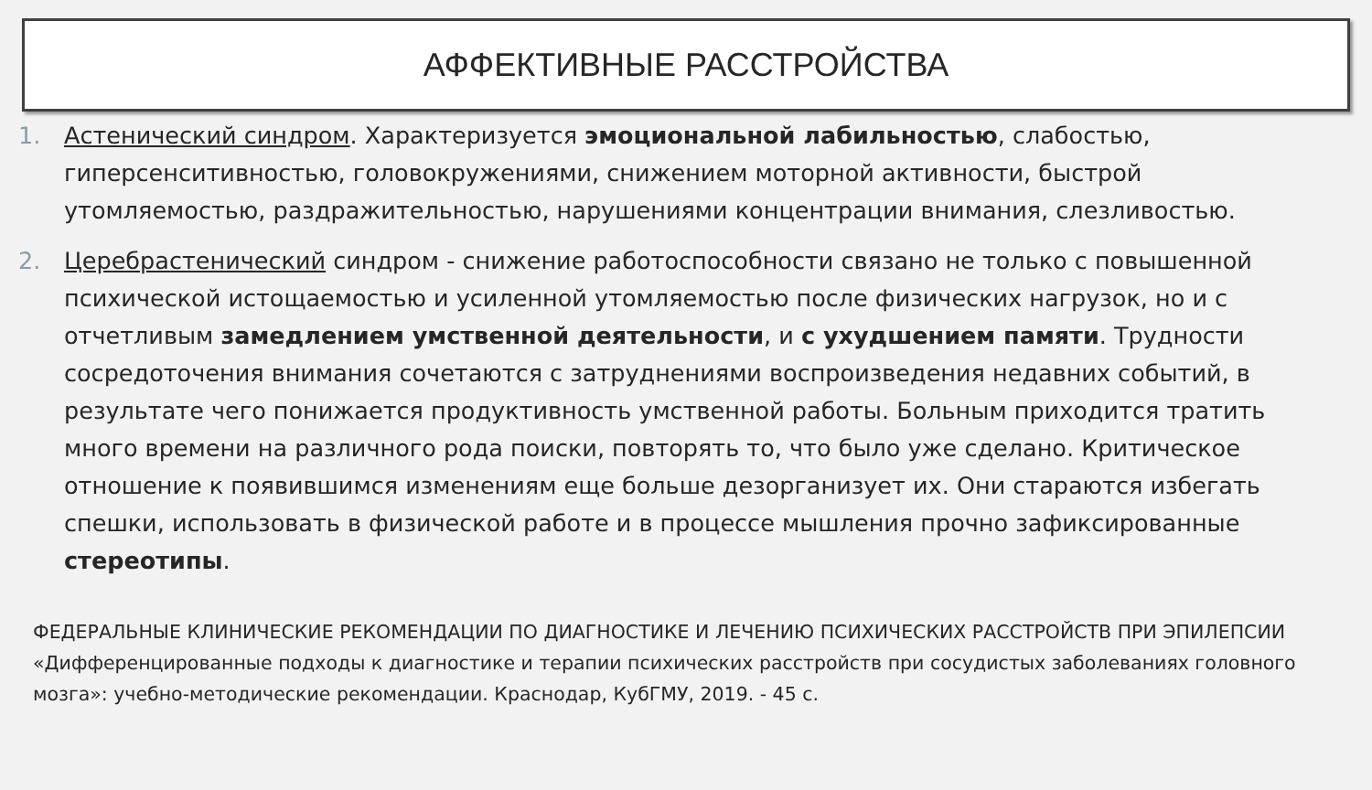АФФЕКТИВНЫЕ РАССТРОЙСТВА
1. Астенический синдром. Характеризуется эмоциональной лабильностью, слабостью, гиперсенситивностью, головокружениями, снижением моторной активности, быстрой утомляемостью, раздражительностью, нарушениями концентрации внимания, слезливостью.
2. Церебрастенический синдром - снижение работоспособности связано не только с повышенной психической истощаемостью и усиленной утомляемостью после физических нагрузок, но и с отчетливым замедлением умственной деятельности, и с ухудшением памяти. Трудности сосредоточения внимания сочетаются с затруднениями воспроизведения недавних событий, в результате чего понижается продуктивность умственной работы. Больным приходится тратить много времени на различного рода поиски, повторять то, что было уже сделано. Критическое отношение к появившимся изменениям еще больше дезорганизует их. Они стараются избегать спешки, использовать в физической работе и в процессе мышления прочно зафиксированные стереотипы.
ФЕДЕРАЛЬНЫЕ КЛИНИЧЕСКИЕ РЕКОМЕНДАЦИИ ПО ДИАГНОСТИКЕ И ЛЕЧЕНИЮ ПСИХИЧЕСКИХ РАССТРОЙСТВ ПРИ ЭПИЛЕПСИИ
«Дифференцированные подходы к диагностике и терапии психических расстройств при сосудистых заболеваниях головного мозга»: учебно-методические рекомендации. Краснодар, КубГМУ, 2019. - 45 с.